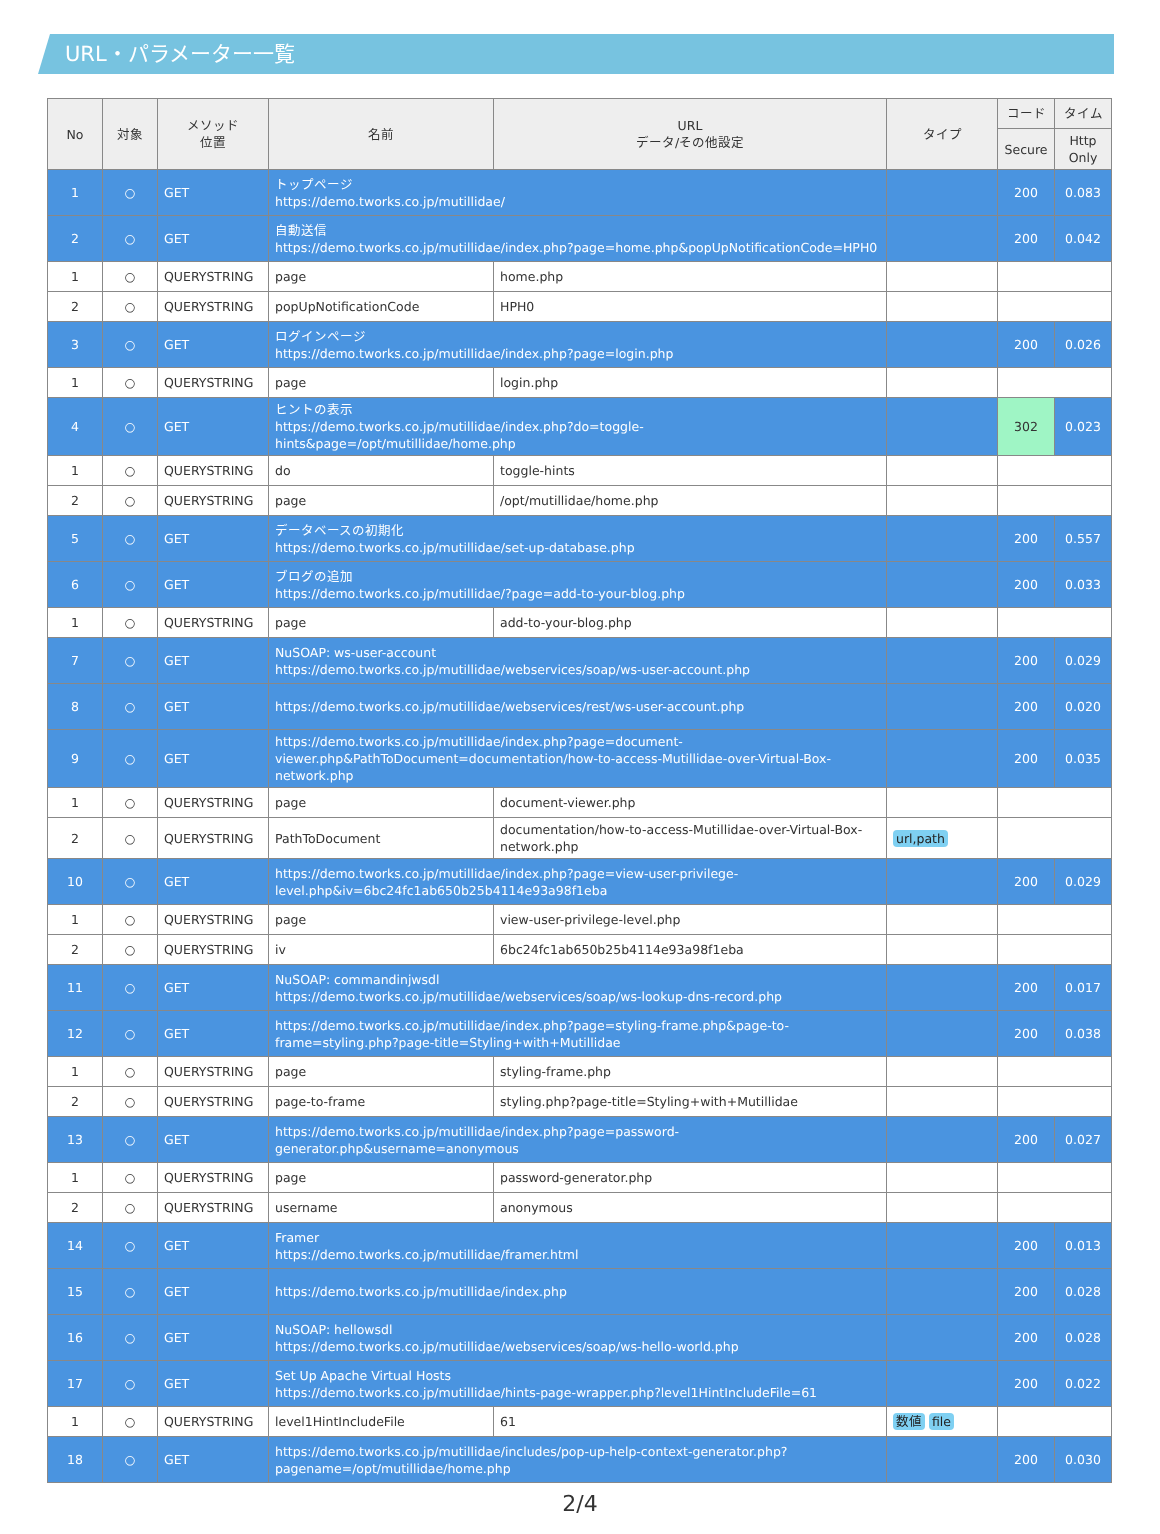URL・パラメーター一覧
| No | 対象 | メソッド 位置 | 名前 | URL データ/その他設定 | タイプ | コード | タイム |
| --- | --- | --- | --- | --- | --- | --- | --- |
| | | | | | | Secure | Http Only |
| 1 | ○ | GET | トップページ https://demo.tworks.co.jp/mutillidae/ | | | 200 | 0.083 |
| 2 | ○ | GET | 自動送信 https://demo.tworks.co.jp/mutillidae/index.php?page=home.php&popUpNotificationCode=HPH0 | | | 200 | 0.042 |
| 1 | ○ | QUERYSTRING | page | home.php | | | |
| 2 | ○ | QUERYSTRING | popUpNotificationCode | HPH0 | | | |
| 3 | ○ | GET | ログインページ https://demo.tworks.co.jp/mutillidae/index.php?page=login.php | | | 200 | 0.026 |
| 1 | ○ | QUERYSTRING | page | login.php | | | |
| 4 | ○ | GET | ヒントの表示 https://demo.tworks.co.jp/mutillidae/index.php?do=toggle-hints&page=/opt/mutillidae/home.php | | | 302 | 0.023 |
| 1 | ○ | QUERYSTRING | do | toggle-hints | | | |
| 2 | ○ | QUERYSTRING | page | /opt/mutillidae/home.php | | | |
| 5 | ○ | GET | データベースの初期化 https://demo.tworks.co.jp/mutillidae/set-up-database.php | | | 200 | 0.557 |
| 6 | ○ | GET | ブログの追加 https://demo.tworks.co.jp/mutillidae/?page=add-to-your-blog.php | | | 200 | 0.033 |
| 1 | ○ | QUERYSTRING | page | add-to-your-blog.php | | | |
| 7 | ○ | GET | NuSOAP: ws-user-account https://demo.tworks.co.jp/mutillidae/webservices/soap/ws-user-account.php | | | 200 | 0.029 |
| 8 | ○ | GET | https://demo.tworks.co.jp/mutillidae/webservices/rest/ws-user-account.php | | | 200 | 0.020 |
| 9 | ○ | GET | https://demo.tworks.co.jp/mutillidae/index.php?page=document-viewer.php&PathToDocument=documentation/how-to-access-Mutillidae-over-Virtual-Box-network.php | | | 200 | 0.035 |
| 1 | ○ | QUERYSTRING | page | document-viewer.php | | | |
| 2 | ○ | QUERYSTRING | PathToDocument | documentation/how-to-access-Mutillidae-over-Virtual-Box-network.php | url,path | | |
| 10 | ○ | GET | https://demo.tworks.co.jp/mutillidae/index.php?page=view-user-privilege-level.php&iv=6bc24fc1ab650b25b4114e93a98f1eba | | | 200 | 0.029 |
| 1 | ○ | QUERYSTRING | page | view-user-privilege-level.php | | | |
| 2 | ○ | QUERYSTRING | iv | 6bc24fc1ab650b25b4114e93a98f1eba | | | |
| 11 | ○ | GET | NuSOAP: commandinjwsdl https://demo.tworks.co.jp/mutillidae/webservices/soap/ws-lookup-dns-record.php | | | 200 | 0.017 |
| 12 | ○ | GET | https://demo.tworks.co.jp/mutillidae/index.php?page=styling-frame.php&page-to-frame=styling.php?page-title=Styling+with+Mutillidae | | | 200 | 0.038 |
| 1 | ○ | QUERYSTRING | page | styling-frame.php | | | |
| 2 | ○ | QUERYSTRING | page-to-frame | styling.php?page-title=Styling+with+Mutillidae | | | |
| 13 | ○ | GET | https://demo.tworks.co.jp/mutillidae/index.php?page=password-generator.php&username=anonymous | | | 200 | 0.027 |
| 1 | ○ | QUERYSTRING | page | password-generator.php | | | |
| 2 | ○ | QUERYSTRING | username | anonymous | | | |
| 14 | ○ | GET | Framer https://demo.tworks.co.jp/mutillidae/framer.html | | | 200 | 0.013 |
| 15 | ○ | GET | https://demo.tworks.co.jp/mutillidae/index.php | | | 200 | 0.028 |
| 16 | ○ | GET | NuSOAP: hellowsdl https://demo.tworks.co.jp/mutillidae/webservices/soap/ws-hello-world.php | | | 200 | 0.028 |
| 17 | ○ | GET | Set Up Apache Virtual Hosts https://demo.tworks.co.jp/mutillidae/hints-page-wrapper.php?level1HintIncludeFile=61 | | | 200 | 0.022 |
| 1 | ○ | QUERYSTRING | level1HintIncludeFile | 61 | 数値 file | | |
| 18 | ○ | GET | https://demo.tworks.co.jp/mutillidae/includes/pop-up-help-context-generator.php?pagename=/opt/mutillidae/home.php | | | 200 | 0.030 |
2/4